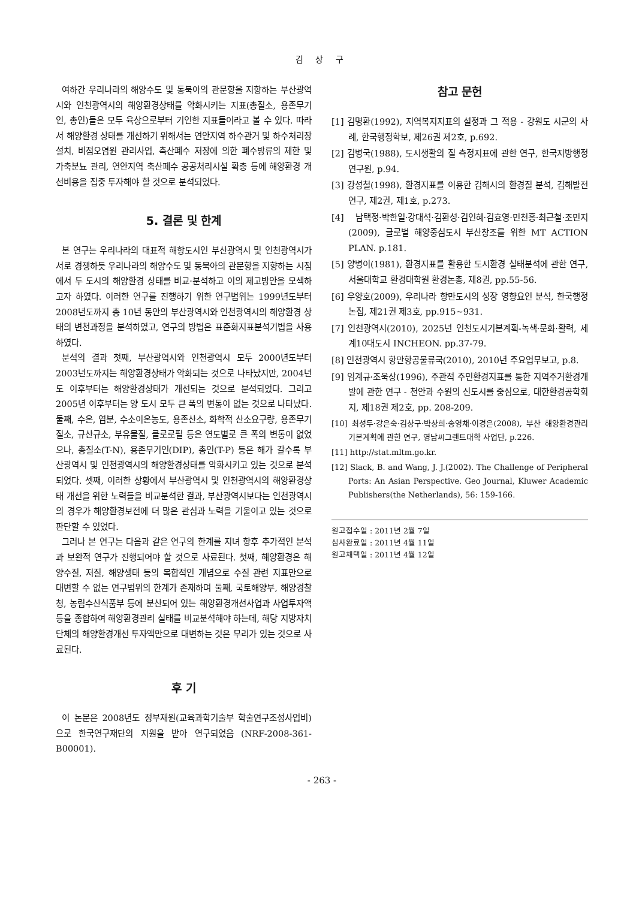김 상 구
여하간 우리나라의 해양수도 및 동북아의 관문항을 지향하는 부산광역시와 인천광역시의 해양환경상태를 악화시키는 지표(총질소, 용존무기인, 총인)들은 모두 육상으로부터 기인한 지표들이라고 볼 수 있다. 따라서 해양환경 상태를 개선하기 위해서는 연안지역 하수관거 및 하수처리장 설치, 비점오염원 관리사업, 축산폐수 저장에 의한 폐수방류의 제한 및 가축분뇨 관리, 연안지역 축산폐수 공공처리시설 확충 등에 해양환경 개선비용을 집중 투자해야 할 것으로 분석되었다.
5. 결론 및 한계
본 연구는 우리나라의 대표적 해항도시인 부산광역시 및 인천광역시가 서로 경쟁하듯 우리나라의 해양수도 및 동북아의 관문항을 지향하는 시점에서 두 도시의 해양환경 상태를 비교·분석하고 이의 제고방안을 모색하고자 하였다. 이러한 연구를 진행하기 위한 연구범위는 1999년도부터 2008년도까지 총 10년 동안의 부산광역시와 인천광역시의 해양환경 상태의 변천과정을 분석하였고, 연구의 방법은 표준화지표분석기법을 사용하였다.
분석의 결과 첫째, 부산광역시와 인천광역시 모두 2000년도부터 2003년도까지는 해양환경상태가 악화되는 것으로 나타났지만, 2004년도 이후부터는 해양환경상태가 개선되는 것으로 분석되었다. 그리고 2005년 이후부터는 양 도시 모두 큰 폭의 변동이 없는 것으로 나타났다. 둘째, 수온, 염분, 수소이온농도, 용존산소, 화학적 산소요구량, 용존무기질소, 규산규소, 부유물질, 클로로필 등은 연도별로 큰 폭의 변동이 없었으나, 총질소(T-N), 용존무기인(DIP), 총인(T-P) 등은 해가 갈수록 부산광역시 및 인천광역시의 해양환경상태를 악화시키고 있는 것으로 분석되었다. 셋째, 이러한 상황에서 부산광역시 및 인천광역시의 해양환경상태 개선을 위한 노력들을 비교분석한 결과, 부산광역시보다는 인천광역시의 경우가 해양환경보전에 더 많은 관심과 노력을 기울이고 있는 것으로 판단할 수 있었다.
그러나 본 연구는 다음과 같은 연구의 한계를 지녀 향후 추가적인 분석과 보완적 연구가 진행되어야 할 것으로 사료된다. 첫째, 해양환경은 해양수질, 저질, 해양생태 등의 복합적인 개념으로 수질 관련 지표만으로 대변할 수 없는 연구범위의 한계가 존재하며 둘째, 국토해양부, 해양경찰청, 농림수산식품부 등에 분산되어 있는 해양환경개선사업과 사업투자액 등을 종합하여 해양환경관리 실태를 비교분석해야 하는데, 해당 지방자치단체의 해양환경개선 투자액만으로 대변하는 것은 무리가 있는 것으로 사료된다.
후 기
이 논문은 2008년도 정부재원(교육과학기술부 학술연구조성사업비)으로 한국연구재단의 지원을 받아 연구되었음 (NRF-2008-361-B00001).
참고 문헌
[1] 김명환(1992), 지역복지지표의 설정과 그 적용 - 강원도 시군의 사례, 한국행정학보, 제26권 제2호, p.692.
[2] 김병국(1988), 도시생활의 질 측정지표에 관한 연구, 한국지방행정연구원, p.94.
[3] 강성철(1998), 환경지표를 이용한 김해시의 환경질 분석, 김해발전연구, 제2권, 제1호, p.273.
[4] 남택정·박한일·강대석·김환성·김인혜·김효영·민천홍·최근철·조민지(2009), 글로벌 해양중심도시 부산창조를 위한 MT ACTION PLAN. p.181.
[5] 양병이(1981), 환경지표를 활용한 도시환경 실태분석에 관한 연구, 서울대학교 환경대학원 환경논총, 제8권, pp.55-56.
[6] 우양호(2009), 우리나라 항만도시의 성장 영향요인 분석, 한국행정논집, 제21권 제3호, pp.915~931.
[7] 인천광역시(2010), 2025년 인천도시기본계획-녹색·문화·활력, 세계10대도시 INCHEON. pp.37-79.
[8] 인천광역시 항만항공물류국(2010), 2010년 주요업무보고, p.8.
[9] 임계규·조욱상(1996), 주관적 주민환경지표를 통한 지역주거환경개발에 관한 연구 - 천안과 수원의 신도시를 중심으로, 대한환경공학회지, 제18권 제2호, pp. 208-209.
[10] 최성두·강은숙·김상구·박상희·송영채·이경은(2008), 부산 해양환경관리 기본계획에 관한 연구, 영남씨그랜트대학 사업단, p.226.
[11] http://stat.mltm.go.kr.
[12] Slack, B. and Wang, J. J.(2002). The Challenge of Peripheral Ports: An Asian Perspective. Geo Journal, Kluwer Academic Publishers(the Netherlands), 56: 159-166.
원고접수일 : 2011년 2월 7일
심사완료일 : 2011년 4월 11일
원고채택일 : 2011년 4월 12일
- 263 -